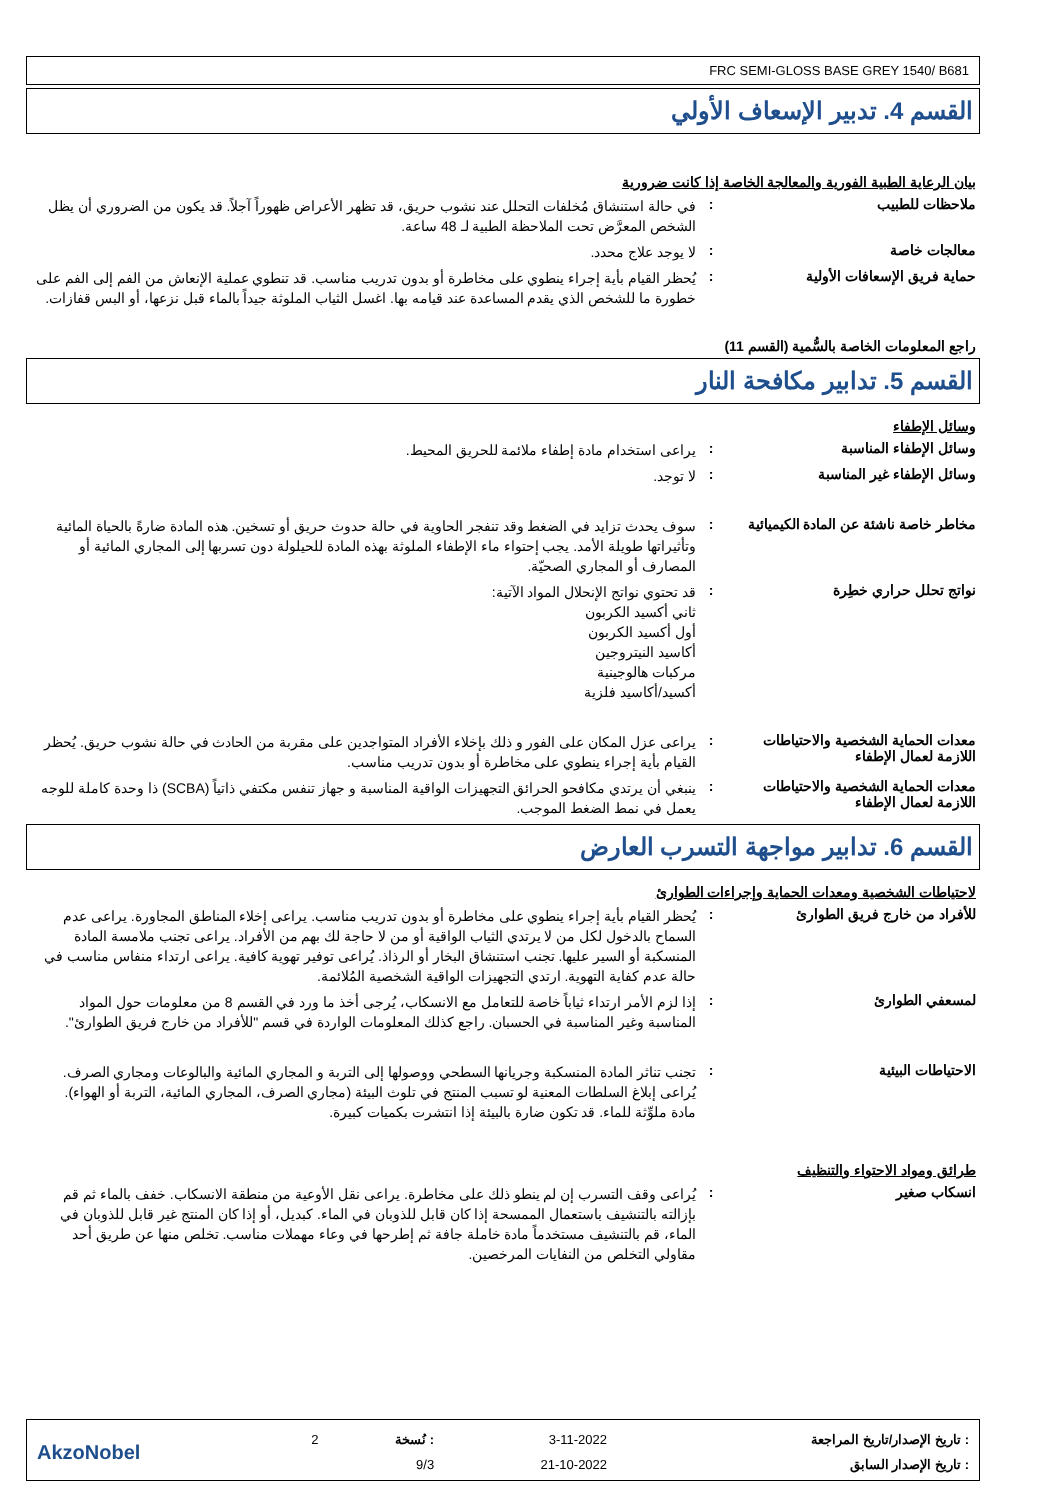FRC SEMI-GLOSS BASE GREY 1540/ B681
القسم 4. تدبير الإسعاف الأولي
بيان الرعاية الطبية الفورية والمعالجة الخاصة إذا كانت ضرورية
ملاحظات للطبيب :
في حالة استنشاق مُخلفات التحلل عند نشوب حريق، قد تظهر الأعراض ظهوراً آجلاً. قد يكون من الضروري أن يظل الشخص المعرَّض تحت الملاحظة الطبية لـ 48 ساعة.
معالجات خاصة :
لا يوجد علاج محدد.
حماية فريق الإسعافات الأولية :
يُحظر القيام بأية إجراء ينطوي على مخاطرة أو بدون تدريب مناسب. قد تنطوي عملية الإنعاش من الفم إلى الفم على خطورة ما للشخص الذي يقدم المساعدة عند قيامه بها. اغسل الثياب الملوثة جيداً بالماء قبل نزعها، أو البس قفازات.
راجع المعلومات الخاصة بالسُّمية (القسم 11)
القسم 5. تدابير مكافحة النار
وسائل الإطفاء
وسائل الإطفاء المناسبة :
يراعى استخدام مادة إطفاء ملائمة للحريق المحيط.
وسائل الإطفاء غير المناسبة :
لا توجد.
مخاطر خاصة ناشئة عن المادة الكيميائية
:
سوف يحدث تزايد في الضغط وقد تنفجر الحاوية في حالة حدوث حريق أو تسخين. هذه المادة ضارةً بالحياة المائية وتأثيراتها طويلة الأمد. يجب إحتواء ماء الإطفاء الملوثة بهذه المادة للحيلولة دون تسربها إلى المجاري المائية أو المصارف أو المجاري الصحيّة.
نواتج تحلل حراري خطِرة :
قد تحتوي نواتج الإنحلال المواد الآتية:
ثاني أكسيد الكربون
أول أكسيد الكربون
أكاسيد النيتروجين
مركبات هالوجينية
أكسيد/أكاسيد فلزية
معدات الحماية الشخصية والاحتياطات اللازمة لعمال الإطفاء
:
يراعى عزل المكان على الفور و ذلك بإخلاء الأفراد المتواجدين على مقربة من الحادث في حالة نشوب حريق. يُحظر القيام بأية إجراء ينطوي على مخاطرة أو بدون تدريب مناسب.
معدات الحماية الشخصية والاحتياطات اللازمة لعمال الإطفاء
:
ينبغي أن يرتدي مكافحو الحرائق التجهيزات الواقية المناسبة و جهاز تنفس مكتفي ذاتياً (SCBA) ذا وحدة كاملة للوجه يعمل في نمط الضغط الموجب.
القسم 6. تدابير مواجهة التسرب العارض
لاحتياطات الشخصية ومعدات الحماية وإجراءات الطوارئ
للأفراد من خارج فريق الطوارئ :
يُحظر القيام بأية إجراء ينطوي على مخاطرة أو بدون تدريب مناسب. يراعى إخلاء المناطق المجاورة. يراعى عدم السماح بالدخول لكل من لا يرتدي الثياب الواقية أو من لا حاجة لك بهم من الأفراد. يراعى تجنب ملامسة المادة المنسكبة أو السير عليها. تجنب استنشاق البخار أو الرذاذ. يُراعى توفير تهوية كافية. يراعى ارتداء منفاس مناسب في حالة عدم كفاية التهوية. ارتدي التجهيزات الواقية الشخصية المُلائمة.
لمسعفي الطوارئ :
إذا لزم الأمر ارتداء ثياباً خاصة للتعامل مع الانسكاب، يُرجى أخذ ما ورد في القسم 8 من معلومات حول المواد المناسبة وغير المناسبة في الحسبان. راجع كذلك المعلومات الواردة في قسم "للأفراد من خارج فريق الطوارئ".
الاحتياطات البيئية :
تجنب تناثر المادة المنسكبة وجريانها السطحي ووصولها إلى التربة و المجاري المائية والبالوعات ومجاري الصرف. يُراعى إبلاغ السلطات المعنية لو تسبب المنتج في تلوث البيئة (مجاري الصرف، المجاري المائية، التربة أو الهواء). مادة ملوِّثة للماء. قد تكون ضارة بالبيئة إذا انتشرت بكميات كبيرة.
طرائق ومواد الاحتواء والتنظيف
انسكاب صغير :
يُراعى وقف التسرب إن لم ينطو ذلك على مخاطرة. يراعى نقل الأوعية من منطقة الانسكاب. خفف بالماء ثم قم بإزالته بالتنشيف باستعمال الممسحة إذا كان قابل للذوبان في الماء. كبديل، أو إذا كان المنتج غير قابل للذوبان في الماء، قم بالتنشيف مستخدماً مادة خاملة جافة ثم إطرحها في وعاء مهملات مناسب. تخلص منها عن طريق أحد مقاولي التخلص من النفايات المرخصين.
| : تاريخ الإصدار/تاريخ المراجعة | 3-11-2022 | : نُسخة | 2 | AkzoNobel |
| : تاريخ الإصدار السابق | 21-10-2022 | 9/3 | | |